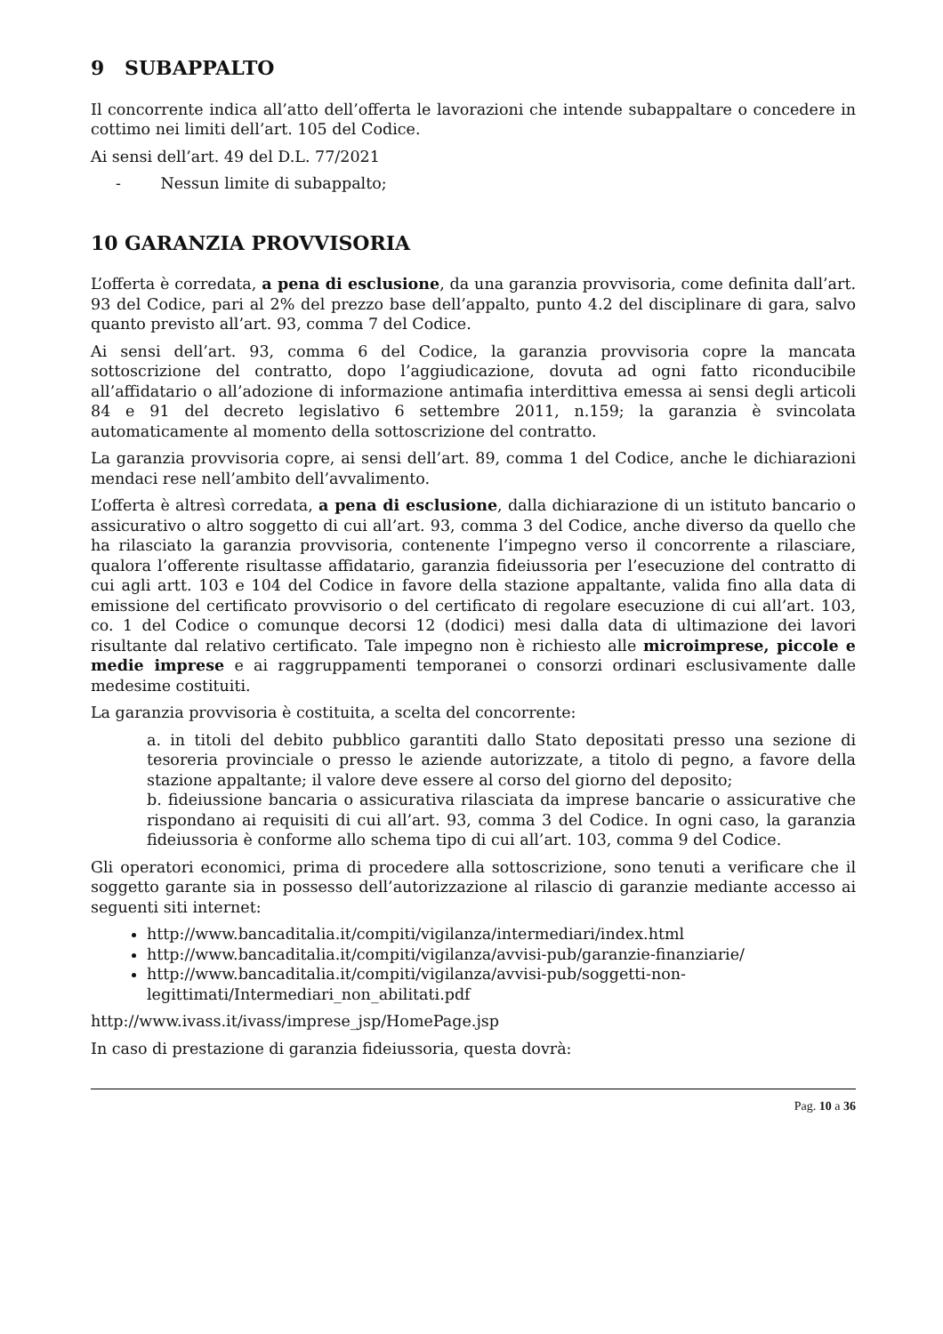9 SUBAPPALTO
Il concorrente indica all’atto dell’offerta le lavorazioni che intende subappaltare o concedere in cottimo nei limiti dell’art. 105 del Codice.
Ai sensi dell’art. 49 del D.L. 77/2021
- Nessun limite di subappalto;
10 GARANZIA PROVVISORIA
L’offerta è corredata, a pena di esclusione, da una garanzia provvisoria, come definita dall’art. 93 del Codice, pari al 2% del prezzo base dell’appalto, punto 4.2 del disciplinare di gara, salvo quanto previsto all’art. 93, comma 7 del Codice.
Ai sensi dell’art. 93, comma 6 del Codice, la garanzia provvisoria copre la mancata sottoscrizione del contratto, dopo l’aggiudicazione, dovuta ad ogni fatto riconducibile all’affidatario o all’adozione di informazione antimafia interdittiva emessa ai sensi degli articoli 84 e 91 del decreto legislativo 6 settembre 2011, n.159; la garanzia è svincolata automaticamente al momento della sottoscrizione del contratto.
La garanzia provvisoria copre, ai sensi dell’art. 89, comma 1 del Codice, anche le dichiarazioni mendaci rese nell’ambito dell’avvalimento.
L’offerta è altresì corredata, a pena di esclusione, dalla dichiarazione di un istituto bancario o assicurativo o altro soggetto di cui all’art. 93, comma 3 del Codice, anche diverso da quello che ha rilasciato la garanzia provvisoria, contenente l’impegno verso il concorrente a rilasciare, qualora l’offerente risultasse affidatario, garanzia fideiussoria per l’esecuzione del contratto di cui agli artt. 103 e 104 del Codice in favore della stazione appaltante, valida fino alla data di emissione del certificato provvisorio o del certificato di regolare esecuzione di cui all’art. 103, co. 1 del Codice o comunque decorsi 12 (dodici) mesi dalla data di ultimazione dei lavori risultante dal relativo certificato. Tale impegno non è richiesto alle microimprese, piccole e medie imprese e ai raggruppamenti temporanei o consorzi ordinari esclusivamente dalle medesime costituiti.
La garanzia provvisoria è costituita, a scelta del concorrente:
a. in titoli del debito pubblico garantiti dallo Stato depositati presso una sezione di tesoreria provinciale o presso le aziende autorizzate, a titolo di pegno, a favore della stazione appaltante; il valore deve essere al corso del giorno del deposito;
b. fideiussione bancaria o assicurativa rilasciata da imprese bancarie o assicurative che rispondano ai requisiti di cui all’art. 93, comma 3 del Codice. In ogni caso, la garanzia fideiussoria è conforme allo schema tipo di cui all’art. 103, comma 9 del Codice.
Gli operatori economici, prima di procedere alla sottoscrizione, sono tenuti a verificare che il soggetto garante sia in possesso dell’autorizzazione al rilascio di garanzie mediante accesso ai seguenti siti internet:
http://www.bancaditalia.it/compiti/vigilanza/intermediari/index.html
http://www.bancaditalia.it/compiti/vigilanza/avvisi-pub/garanzie-finanziarie/
http://www.bancaditalia.it/compiti/vigilanza/avvisi-pub/soggetti-non- legittimati/Intermediari_non_abilitati.pdf
http://www.ivass.it/ivass/imprese_jsp/HomePage.jsp
In caso di prestazione di garanzia fideiussoria, questa dovrà:
Pag. 10 a 36